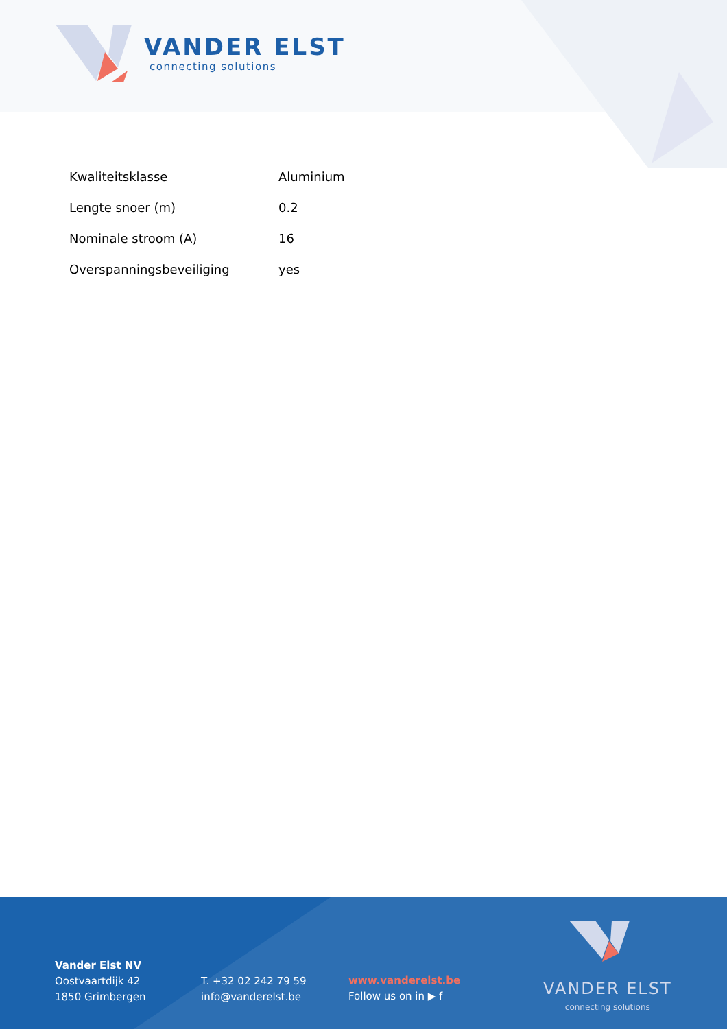VANDER ELST
connecting solutions
| Kwaliteitsklasse | Aluminium |
| Lengte snoer (m) | 0.2 |
| Nominale stroom (A) | 16 |
| Overspanningsbeveiliging | yes |
Vander Elst NV
Oostvaartdijk 42
1850 Grimbergen
T. +32 02 242 79 59
info@vanderelst.be
www.vanderelst.be
Follow us on in ▶ f
VANDER ELST
connecting solutions